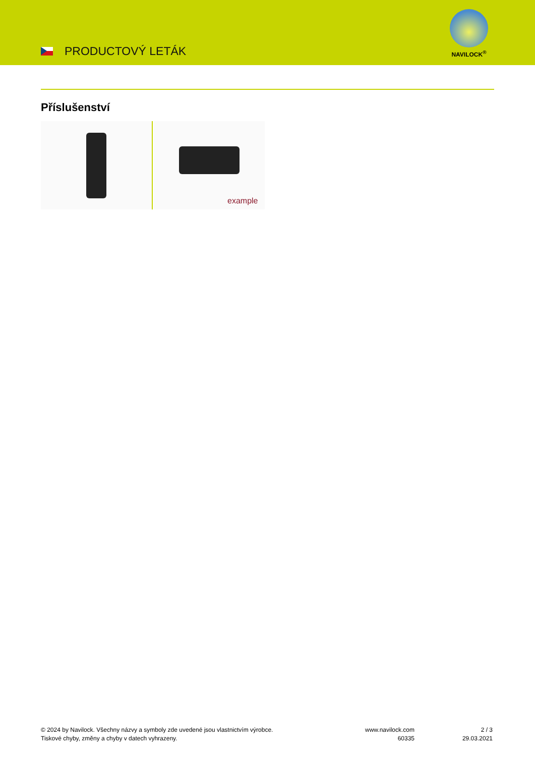PRODUCTOVÝ LETÁK
NAVILOCK<sup>®</sup>
Příslušenství
example
© 2024 by Navilock. Všechny názvy a symboly zde uvedené jsou vlastnictvím výrobce.
Tiskové chyby, změny a chyby v datech vyhrazeny.
www.navilock.com
60335
2 / 3
29.03.2021